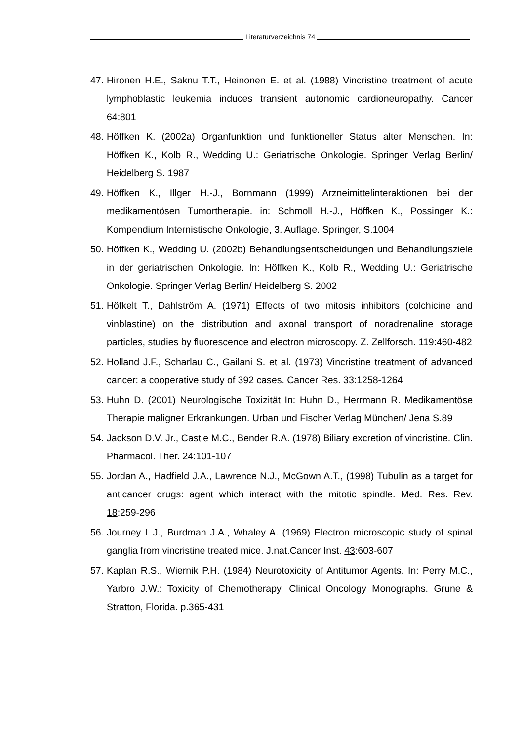Literaturverzeichnis 74
47.
Hironen H.E., Saknu T.T., Heinonen E. et al. (1988) Vincristine treatment of acute lymphoblastic leukemia induces transient autonomic cardioneuropathy. Cancer 64:801
48.
Höffken K. (2002a) Organfunktion und funktioneller Status alter Menschen. In: Höffken K., Kolb R., Wedding U.: Geriatrische Onkologie. Springer Verlag Berlin/ Heidelberg S. 1987
49.
Höffken K., Illger H.-J., Bornmann (1999) Arzneimittelinteraktionen bei der medikamentösen Tumortherapie. in: Schmoll H.-J., Höffken K., Possinger K.: Kompendium Internistische Onkologie, 3. Auflage. Springer, S.1004
50.
Höffken K., Wedding U. (2002b) Behandlungsentscheidungen und Behandlungsziele in der geriatrischen Onkologie. In: Höffken K., Kolb R., Wedding U.: Geriatrische Onkologie. Springer Verlag Berlin/ Heidelberg S. 2002
51.
Höfkelt T., Dahlström A. (1971) Effects of two mitosis inhibitors (colchicine and vinblastine) on the distribution and axonal transport of noradrenaline storage particles, studies by fluorescence and electron microscopy. Z. Zellforsch. 119:460-482
52.
Holland J.F., Scharlau C., Gailani S. et al. (1973) Vincristine treatment of advanced cancer: a cooperative study of 392 cases. Cancer Res. 33:1258-1264
53.
Huhn D. (2001) Neurologische Toxizität In: Huhn D., Herrmann R. Medikamentöse Therapie maligner Erkrankungen. Urban und Fischer Verlag München/ Jena S.89
54.
Jackson D.V. Jr., Castle M.C., Bender R.A. (1978) Biliary excretion of vincristine. Clin. Pharmacol. Ther. 24:101-107
55.
Jordan A., Hadfield J.A., Lawrence N.J., McGown A.T., (1998) Tubulin as a target for anticancer drugs: agent which interact with the mitotic spindle. Med. Res. Rev. 18:259-296
56.
Journey L.J., Burdman J.A., Whaley A. (1969) Electron microscopic study of spinal ganglia from vincristine treated mice. J.nat.Cancer Inst. 43:603-607
57.
Kaplan R.S., Wiernik P.H. (1984) Neurotoxicity of Antitumor Agents. In: Perry M.C., Yarbro J.W.: Toxicity of Chemotherapy. Clinical Oncology Monographs. Grune & Stratton, Florida. p.365-431